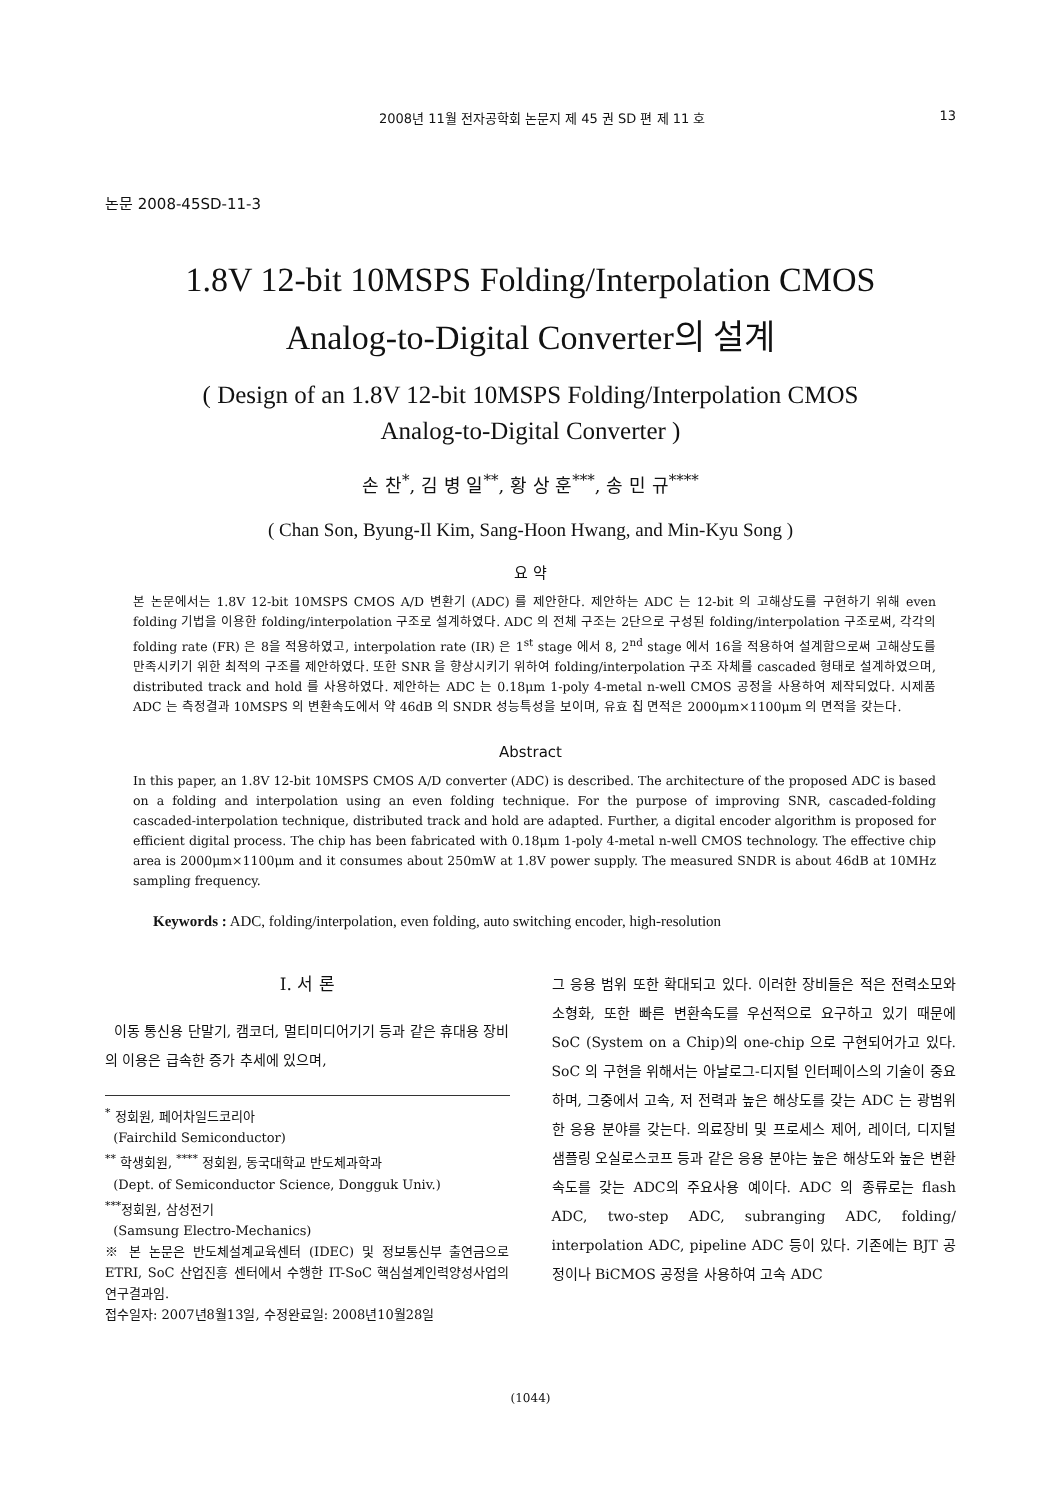2008년 11월 전자공학회 논문지 제 45 권 SD 편 제 11 호
13
논문 2008-45SD-11-3
1.8V 12-bit 10MSPS Folding/Interpolation CMOS
Analog-to-Digital Converter의 설계
( Design of an 1.8V 12-bit 10MSPS Folding/Interpolation CMOS
Analog-to-Digital Converter )
손 찬<sup>*</sup>, 김 병 일<sup>**</sup>, 황 상 훈<sup>***</sup>, 송 민 규<sup>****</sup>
( Chan Son, Byung-Il Kim, Sang-Hoon Hwang, and Min-Kyu Song )
요 약
본 논문에서는 1.8V 12-bit 10MSPS CMOS A/D 변환기 (ADC) 를 제안한다. 제안하는 ADC 는 12-bit 의 고해상도를 구현하기 위해 even folding 기법을 이용한 folding/interpolation 구조로 설계하였다. ADC 의 전체 구조는 2단으로 구성된 folding/interpolation 구조로써, 각각의 folding rate (FR) 은 8을 적용하였고, interpolation rate (IR) 은 1<sup>st</sup> stage 에서 8, 2<sup>nd</sup> stage 에서 16을 적용하여 설계함으로써 고해상도를 만족시키기 위한 최적의 구조를 제안하였다. 또한 SNR 을 향상시키기 위하여 folding/interpolation 구조 자체를 cascaded 형태로 설계하였으며, distributed track and hold 를 사용하였다. 제안하는 ADC 는 0.18μm 1-poly 4-metal n-well CMOS 공정을 사용하여 제작되었다. 시제품 ADC 는 측정결과 10MSPS 의 변환속도에서 약 46dB 의 SNDR 성능특성을 보이며, 유효 칩 면적은 2000μm×1100μm 의 면적을 갖는다.
Abstract
In this paper, an 1.8V 12-bit 10MSPS CMOS A/D converter (ADC) is described. The architecture of the proposed ADC is based on a folding and interpolation using an even folding technique. For the purpose of improving SNR, cascaded-folding cascaded-interpolation technique, distributed track and hold are adapted. Further, a digital encoder algorithm is proposed for efficient digital process. The chip has been fabricated with 0.18μm 1-poly 4-metal n-well CMOS technology. The effective chip area is 2000μm×1100μm and it consumes about 250mW at 1.8V power supply. The measured SNDR is about 46dB at 10MHz sampling frequency.
Keywords : ADC, folding/interpolation, even folding, auto switching encoder, high-resolution
I. 서 론
이동 통신용 단말기, 캠코더, 멀티미디어기기 등과 같은 휴대용 장비의 이용은 급속한 증가 추세에 있으며,
<sup>*</sup> 정회원, 페어차일드코리아
(Fairchild Semiconductor)
<sup>**</sup> 학생회원, <sup>****</sup> 정회원, 동국대학교 반도체과학과
(Dept. of Semiconductor Science, Dongguk Univ.)
<sup>***</sup> 정회원, 삼성전기
(Samsung Electro-Mechanics)
※ 본 논문은 반도체설계교육센터 (IDEC) 및 정보통신부 출연금으로 ETRI, SoC 산업진흥 센터에서 수행한 IT-SoC 핵심설계인력양성사업의 연구결과임.
접수일자: 2007년8월13일, 수정완료일: 2008년10월28일
그 응용 범위 또한 확대되고 있다. 이러한 장비들은 적은 전력소모와 소형화, 또한 빠른 변환속도를 우선적으로 요구하고 있기 때문에 SoC (System on a Chip)의 one-chip 으로 구현되어가고 있다. SoC 의 구현을 위해서는 아날로그-디지털 인터페이스의 기술이 중요하며, 그중에서 고속, 저 전력과 높은 해상도를 갖는 ADC 는 광범위한 응용 분야를 갖는다. 의료장비 및 프로세스 제어, 레이더, 디지털 샘플링 오실로스코프 등과 같은 응용 분야는 높은 해상도와 높은 변환 속도를 갖는 ADC의 주요사용 예이다. ADC 의 종류로는 flash ADC, two-step ADC, subranging ADC, folding/ interpolation ADC, pipeline ADC 등이 있다. 기존에는 BJT 공정이나 BiCMOS 공정을 사용하여 고속 ADC
(1044)